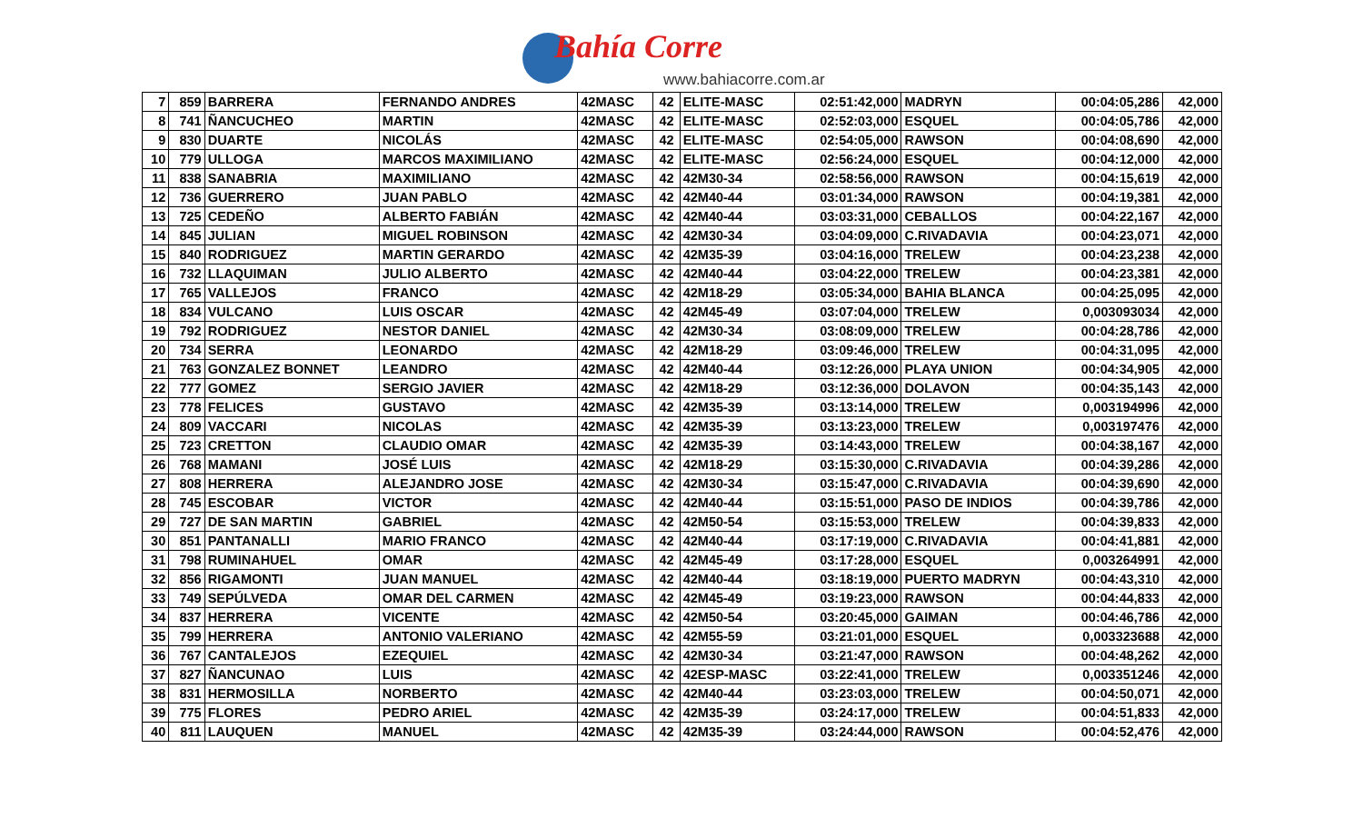Bahía Corre
www.bahiacorre.com.ar
| 7 | 859 | BARRERA | FERNANDO ANDRES | 42MASC | 42 | ELITE-MASC | 02:51:42,000 | MADRYN | 00:04:05,286 | 42,000 |
| 8 | 741 | ÑANCUCHEO | MARTIN | 42MASC | 42 | ELITE-MASC | 02:52:03,000 | ESQUEL | 00:04:05,786 | 42,000 |
| 9 | 830 | DUARTE | NICOLÁS | 42MASC | 42 | ELITE-MASC | 02:54:05,000 | RAWSON | 00:04:08,690 | 42,000 |
| 10 | 779 | ULLOGA | MARCOS MAXIMILIANO | 42MASC | 42 | ELITE-MASC | 02:56:24,000 | ESQUEL | 00:04:12,000 | 42,000 |
| 11 | 838 | SANABRIA | MAXIMILIANO | 42MASC | 42 | 42M30-34 | 02:58:56,000 | RAWSON | 00:04:15,619 | 42,000 |
| 12 | 736 | GUERRERO | JUAN PABLO | 42MASC | 42 | 42M40-44 | 03:01:34,000 | RAWSON | 00:04:19,381 | 42,000 |
| 13 | 725 | CEDEÑO | ALBERTO FABIÁN | 42MASC | 42 | 42M40-44 | 03:03:31,000 | CEBALLOS | 00:04:22,167 | 42,000 |
| 14 | 845 | JULIAN | MIGUEL ROBINSON | 42MASC | 42 | 42M30-34 | 03:04:09,000 | C.RIVADAVIA | 00:04:23,071 | 42,000 |
| 15 | 840 | RODRIGUEZ | MARTIN GERARDO | 42MASC | 42 | 42M35-39 | 03:04:16,000 | TRELEW | 00:04:23,238 | 42,000 |
| 16 | 732 | LLAQUIMAN | JULIO ALBERTO | 42MASC | 42 | 42M40-44 | 03:04:22,000 | TRELEW | 00:04:23,381 | 42,000 |
| 17 | 765 | VALLEJOS | FRANCO | 42MASC | 42 | 42M18-29 | 03:05:34,000 | BAHIA BLANCA | 00:04:25,095 | 42,000 |
| 18 | 834 | VULCANO | LUIS OSCAR | 42MASC | 42 | 42M45-49 | 03:07:04,000 | TRELEW | 0,003093034 | 42,000 |
| 19 | 792 | RODRIGUEZ | NESTOR DANIEL | 42MASC | 42 | 42M30-34 | 03:08:09,000 | TRELEW | 00:04:28,786 | 42,000 |
| 20 | 734 | SERRA | LEONARDO | 42MASC | 42 | 42M18-29 | 03:09:46,000 | TRELEW | 00:04:31,095 | 42,000 |
| 21 | 763 | GONZALEZ BONNET | LEANDRO | 42MASC | 42 | 42M40-44 | 03:12:26,000 | PLAYA UNION | 00:04:34,905 | 42,000 |
| 22 | 777 | GOMEZ | SERGIO JAVIER | 42MASC | 42 | 42M18-29 | 03:12:36,000 | DOLAVON | 00:04:35,143 | 42,000 |
| 23 | 778 | FELICES | GUSTAVO | 42MASC | 42 | 42M35-39 | 03:13:14,000 | TRELEW | 0,003194996 | 42,000 |
| 24 | 809 | VACCARI | NICOLAS | 42MASC | 42 | 42M35-39 | 03:13:23,000 | TRELEW | 0,003197476 | 42,000 |
| 25 | 723 | CRETTON | CLAUDIO OMAR | 42MASC | 42 | 42M35-39 | 03:14:43,000 | TRELEW | 00:04:38,167 | 42,000 |
| 26 | 768 | MAMANI | JOSÉ LUIS | 42MASC | 42 | 42M18-29 | 03:15:30,000 | C.RIVADAVIA | 00:04:39,286 | 42,000 |
| 27 | 808 | HERRERA | ALEJANDRO JOSE | 42MASC | 42 | 42M30-34 | 03:15:47,000 | C.RIVADAVIA | 00:04:39,690 | 42,000 |
| 28 | 745 | ESCOBAR | VICTOR | 42MASC | 42 | 42M40-44 | 03:15:51,000 | PASO DE INDIOS | 00:04:39,786 | 42,000 |
| 29 | 727 | DE SAN MARTIN | GABRIEL | 42MASC | 42 | 42M50-54 | 03:15:53,000 | TRELEW | 00:04:39,833 | 42,000 |
| 30 | 851 | PANTANALLI | MARIO FRANCO | 42MASC | 42 | 42M40-44 | 03:17:19,000 | C.RIVADAVIA | 00:04:41,881 | 42,000 |
| 31 | 798 | RUMINAHUEL | OMAR | 42MASC | 42 | 42M45-49 | 03:17:28,000 | ESQUEL | 0,003264991 | 42,000 |
| 32 | 856 | RIGAMONTI | JUAN MANUEL | 42MASC | 42 | 42M40-44 | 03:18:19,000 | PUERTO MADRYN | 00:04:43,310 | 42,000 |
| 33 | 749 | SEPÚLVEDA | OMAR DEL CARMEN | 42MASC | 42 | 42M45-49 | 03:19:23,000 | RAWSON | 00:04:44,833 | 42,000 |
| 34 | 837 | HERRERA | VICENTE | 42MASC | 42 | 42M50-54 | 03:20:45,000 | GAIMAN | 00:04:46,786 | 42,000 |
| 35 | 799 | HERRERA | ANTONIO VALERIANO | 42MASC | 42 | 42M55-59 | 03:21:01,000 | ESQUEL | 0,003323688 | 42,000 |
| 36 | 767 | CANTALEJOS | EZEQUIEL | 42MASC | 42 | 42M30-34 | 03:21:47,000 | RAWSON | 00:04:48,262 | 42,000 |
| 37 | 827 | ÑANCUNAO | LUIS | 42MASC | 42 | 42ESP-MASC | 03:22:41,000 | TRELEW | 0,003351246 | 42,000 |
| 38 | 831 | HERMOSILLA | NORBERTO | 42MASC | 42 | 42M40-44 | 03:23:03,000 | TRELEW | 00:04:50,071 | 42,000 |
| 39 | 775 | FLORES | PEDRO ARIEL | 42MASC | 42 | 42M35-39 | 03:24:17,000 | TRELEW | 00:04:51,833 | 42,000 |
| 40 | 811 | LAUQUEN | MANUEL | 42MASC | 42 | 42M35-39 | 03:24:44,000 | RAWSON | 00:04:52,476 | 42,000 |